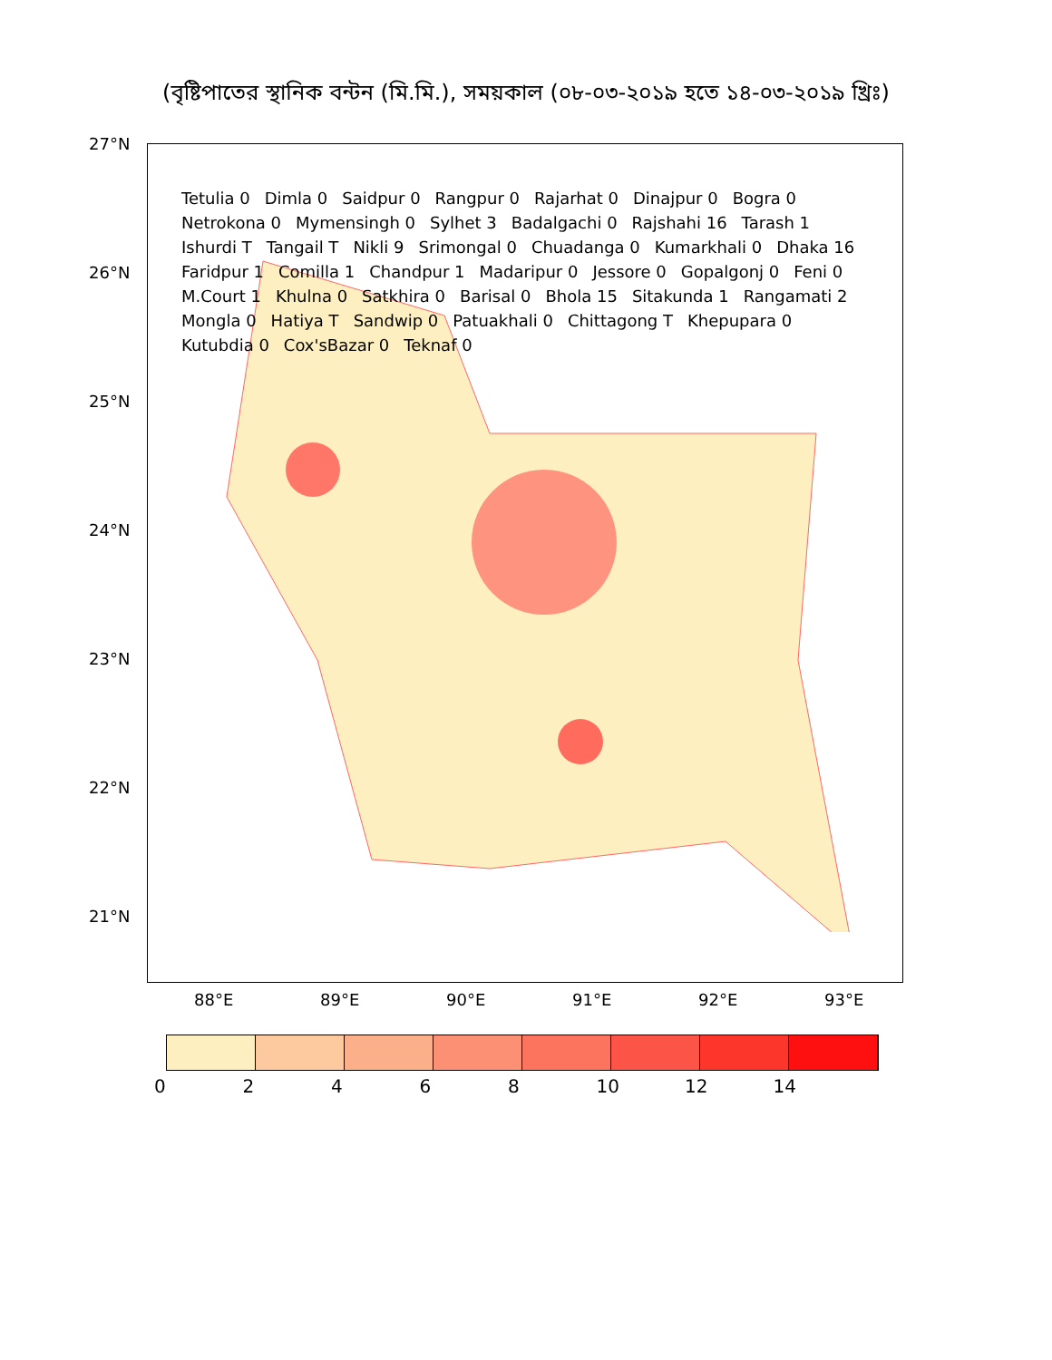(বৃষ্টিপাতের স্থানিক বন্টন (মি.মি.), সময়কাল (০৮-০৩-২০১৯ হতে ১৪-০৩-২০১৯ খ্রিঃ)
Tetulia 0 Dimla 0 Saidpur 0 Rangpur 0 Rajarhat 0 Dinajpur 0 Bogra 0 Netrokona 0 Mymensingh 0 Sylhet 3 Badalgachi 0 Rajshahi 16 Tarash 1 Ishurdi T Tangail T Nikli 9 Srimongal 0 Chuadanga 0 Kumarkhali 0 Dhaka 16 Faridpur 1 Comilla 1 Chandpur 1 Madaripur 0 Jessore 0 Gopalgonj 0 Feni 0 M.Court 1 Khulna 0 Satkhira 0 Barisal 0 Bhola 15 Sitakunda 1 Rangamati 2 Mongla 0 Hatiya T Sandwip 0 Patuakhali 0 Chittagong T Khepupara 0 Kutubdia 0 Cox'sBazar 0 Teknaf 0
27°N
26°N
25°N
24°N
23°N
22°N
21°N
88°E 89°E 90°E 91°E 92°E 93°E
02468 10 12 14